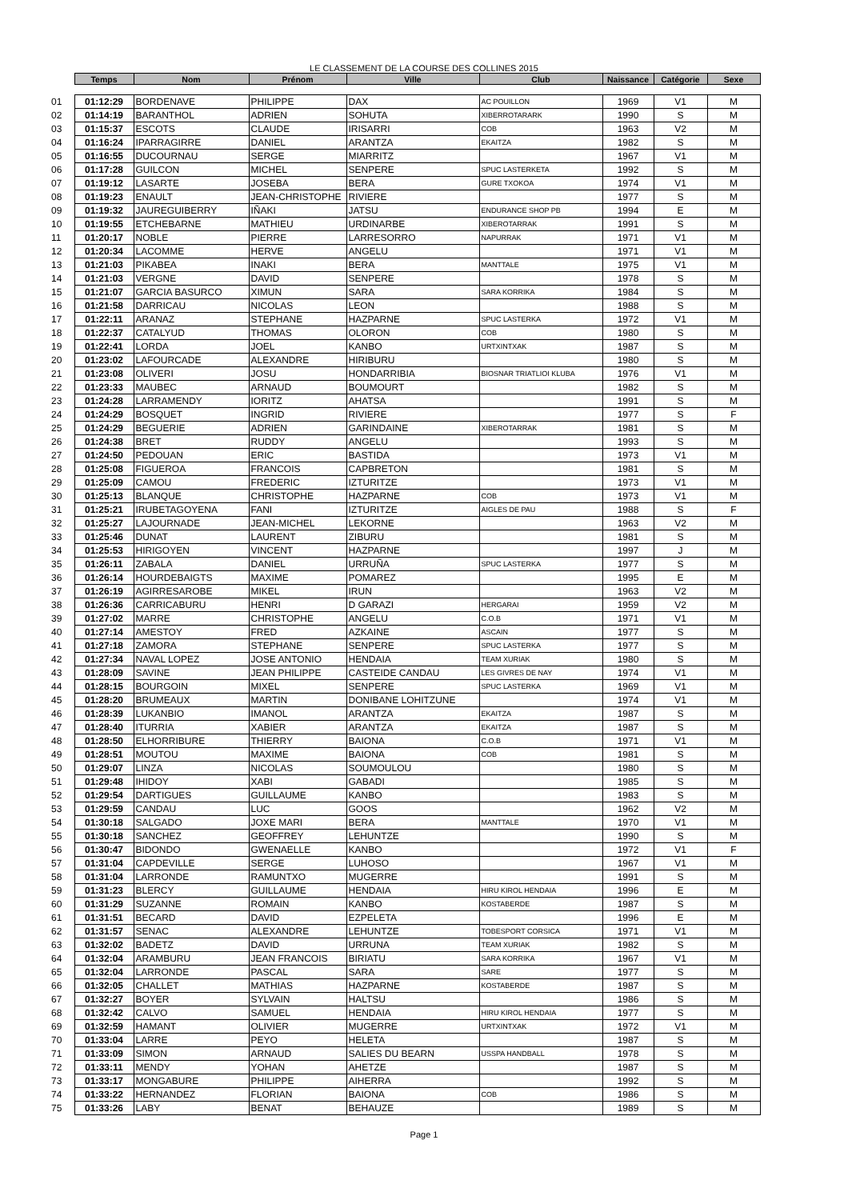LE CLASSEMENT DE LA COURSE DES COLLINES 2015
| | Temps | Nom | Prénom | Ville | Club | Naissance | Catégorie | Sexe |
| --- | --- | --- | --- | --- | --- | --- | --- | --- |
| 01 | 01:12:29 | BORDENAVE | PHILIPPE | DAX | AC POUILLON | 1969 | V1 | M |
| 02 | 01:14:19 | BARANTHOL | ADRIEN | SOHUTA | XIBERROTARARK | 1990 | S | M |
| 03 | 01:15:37 | ESCOTS | CLAUDE | IRISARRI | COB | 1963 | V2 | M |
| 04 | 01:16:24 | IPARRAGIRRE | DANIEL | ARANTZA | EKAITZA | 1982 | S | M |
| 05 | 01:16:55 | DUCOURNAU | SERGE | MIARRITZ | | 1967 | V1 | M |
| 06 | 01:17:28 | GUILCON | MICHEL | SENPERE | SPUC LASTERKETA | 1992 | S | M |
| 07 | 01:19:12 | LASARTE | JOSEBA | BERA | GURE TXOKOA | 1974 | V1 | M |
| 08 | 01:19:23 | ENAULT | JEAN-CHRISTOPHE | RIVIERE | | 1977 | S | M |
| 09 | 01:19:32 | JAUREGUIBERRY | IÑAKI | JATSU | ENDURANCE SHOP PB | 1994 | E | M |
| 10 | 01:19:55 | ETCHEBARNE | MATHIEU | URDINARBE | XIBEROTARRAK | 1991 | S | M |
| 11 | 01:20:17 | NOBLE | PIERRE | LARRESORRO | NAPURRAK | 1971 | V1 | M |
| 12 | 01:20:34 | LACOMME | HERVE | ANGELU | | 1971 | V1 | M |
| 13 | 01:21:03 | PIKABEA | INAKI | BERA | MANTTALE | 1975 | V1 | M |
| 14 | 01:21:03 | VERGNE | DAVID | SENPERE | | 1978 | S | M |
| 15 | 01:21:07 | GARCIA BASURCO | XIMUN | SARA | SARA KORRIKA | 1984 | S | M |
| 16 | 01:21:58 | DARRICAU | NICOLAS | LEON | | 1988 | S | M |
| 17 | 01:22:11 | ARANAZ | STEPHANE | HAZPARNE | SPUC LASTERKA | 1972 | V1 | M |
| 18 | 01:22:37 | CATALYUD | THOMAS | OLORON | COB | 1980 | S | M |
| 19 | 01:22:41 | LORDA | JOEL | KANBO | URTXINTXAK | 1987 | S | M |
| 20 | 01:23:02 | LAFOURCADE | ALEXANDRE | HIRIBURU | | 1980 | S | M |
| 21 | 01:23:08 | OLIVERI | JOSU | HONDARRIBIA | BIOSNAR TRIATLIOI KLUBA | 1976 | V1 | M |
| 22 | 01:23:33 | MAUBEC | ARNAUD | BOUMOURT | | 1982 | S | M |
| 23 | 01:24:28 | LARRAMENDY | IORITZ | AHATSA | | 1991 | S | M |
| 24 | 01:24:29 | BOSQUET | INGRID | RIVIERE | | 1977 | S | F |
| 25 | 01:24:29 | BEGUERIE | ADRIEN | GARINDAINE | XIBEROTARRAK | 1981 | S | M |
| 26 | 01:24:38 | BRET | RUDDY | ANGELU | | 1993 | S | M |
| 27 | 01:24:50 | PEDOUAN | ERIC | BASTIDA | | 1973 | V1 | M |
| 28 | 01:25:08 | FIGUEROA | FRANCOIS | CAPBRETON | | 1981 | S | M |
| 29 | 01:25:09 | CAMOU | FREDERIC | IZTURITZE | | 1973 | V1 | M |
| 30 | 01:25:13 | BLANQUE | CHRISTOPHE | HAZPARNE | COB | 1973 | V1 | M |
| 31 | 01:25:21 | IRUBETAGOYENA | FANI | IZTURITZE | AIGLES DE PAU | 1988 | S | F |
| 32 | 01:25:27 | LAJOURNADE | JEAN-MICHEL | LEKORNE | | 1963 | V2 | M |
| 33 | 01:25:46 | DUNAT | LAURENT | ZIBURU | | 1981 | S | M |
| 34 | 01:25:53 | HIRIGOYEN | VINCENT | HAZPARNE | | 1997 | J | M |
| 35 | 01:26:11 | ZABALA | DANIEL | URRUÑA | SPUC LASTERKA | 1977 | S | M |
| 36 | 01:26:14 | HOURDEBAIGTS | MAXIME | POMAREZ | | 1995 | E | M |
| 37 | 01:26:19 | AGIRRESAROBE | MIKEL | IRUN | | 1963 | V2 | M |
| 38 | 01:26:36 | CARRICABURU | HENRI | D GARAZI | HERGARAI | 1959 | V2 | M |
| 39 | 01:27:02 | MARRE | CHRISTOPHE | ANGELU | C.O.B | 1971 | V1 | M |
| 40 | 01:27:14 | AMESTOY | FRED | AZKAINE | ASCAIN | 1977 | S | M |
| 41 | 01:27:18 | ZAMORA | STEPHANE | SENPERE | SPUC LASTERKA | 1977 | S | M |
| 42 | 01:27:34 | NAVAL LOPEZ | JOSE ANTONIO | HENDAIA | TEAM XURIAK | 1980 | S | M |
| 43 | 01:28:09 | SAVINE | JEAN PHILIPPE | CASTEIDE CANDAU | LES GIVRES DE NAY | 1974 | V1 | M |
| 44 | 01:28:15 | BOURGOIN | MIXEL | SENPERE | SPUC LASTERKA | 1969 | V1 | M |
| 45 | 01:28:20 | BRUMEAUX | MARTIN | DONIBANE LOHITZUNE | | 1974 | V1 | M |
| 46 | 01:28:39 | LUKANBIO | IMANOL | ARANTZA | EKAITZA | 1987 | S | M |
| 47 | 01:28:40 | ITURRIA | XABIER | ARANTZA | EKAITZA | 1987 | S | M |
| 48 | 01:28:50 | ELHORRIBURE | THIERRY | BAIONA | C.O.B | 1971 | V1 | M |
| 49 | 01:28:51 | MOUTOU | MAXIME | BAIONA | COB | 1981 | S | M |
| 50 | 01:29:07 | LINZA | NICOLAS | SOUMOULOU | | 1980 | S | M |
| 51 | 01:29:48 | IHIDOY | XABI | GABADI | | 1985 | S | M |
| 52 | 01:29:54 | DARTIGUES | GUILLAUME | KANBO | | 1983 | S | M |
| 53 | 01:29:59 | CANDAU | LUC | GOOS | | 1962 | V2 | M |
| 54 | 01:30:18 | SALGADO | JOXE MARI | BERA | MANTTALE | 1970 | V1 | M |
| 55 | 01:30:18 | SANCHEZ | GEOFFREY | LEHUNTZE | | 1990 | S | M |
| 56 | 01:30:47 | BIDONDO | GWENAELLE | KANBO | | 1972 | V1 | F |
| 57 | 01:31:04 | CAPDEVILLE | SERGE | LUHOSO | | 1967 | V1 | M |
| 58 | 01:31:04 | LARRONDE | RAMUNTXO | MUGERRE | | 1991 | S | M |
| 59 | 01:31:23 | BLERCY | GUILLAUME | HENDAIA | HIRU KIROL HENDAIA | 1996 | E | M |
| 60 | 01:31:29 | SUZANNE | ROMAIN | KANBO | KOSTABERDE | 1987 | S | M |
| 61 | 01:31:51 | BECARD | DAVID | EZPELETA | | 1996 | E | M |
| 62 | 01:31:57 | SENAC | ALEXANDRE | LEHUNTZE | TOBESPORT CORSICA | 1971 | V1 | M |
| 63 | 01:32:02 | BADETZ | DAVID | URRUNA | TEAM XURIAK | 1982 | S | M |
| 64 | 01:32:04 | ARAMBURU | JEAN FRANCOIS | BIRIATU | SARA KORRIKA | 1967 | V1 | M |
| 65 | 01:32:04 | LARRONDE | PASCAL | SARA | SARE | 1977 | S | M |
| 66 | 01:32:05 | CHALLET | MATHIAS | HAZPARNE | KOSTABERDE | 1987 | S | M |
| 67 | 01:32:27 | BOYER | SYLVAIN | HALTSU | | 1986 | S | M |
| 68 | 01:32:42 | CALVO | SAMUEL | HENDAIA | HIRU KIROL HENDAIA | 1977 | S | M |
| 69 | 01:32:59 | HAMANT | OLIVIER | MUGERRE | URTXINTXAK | 1972 | V1 | M |
| 70 | 01:33:04 | LARRE | PEYO | HELETA | | 1987 | S | M |
| 71 | 01:33:09 | SIMON | ARNAUD | SALIES DU BEARN | USSPA HANDBALL | 1978 | S | M |
| 72 | 01:33:11 | MENDY | YOHAN | AHETZE | | 1987 | S | M |
| 73 | 01:33:17 | MONGABURE | PHILIPPE | AIHERRA | | 1992 | S | M |
| 74 | 01:33:22 | HERNANDEZ | FLORIAN | BAIONA | COB | 1986 | S | M |
| 75 | 01:33:26 | LABY | BENAT | BEHAUZE | | 1989 | S | M |
Page 1